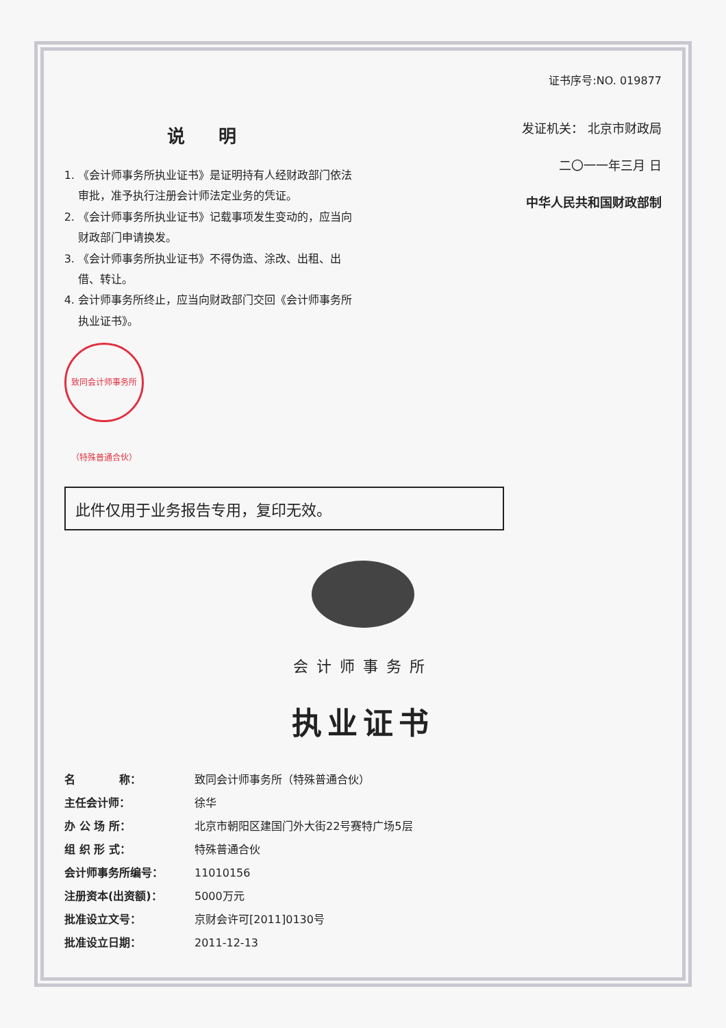证书序号:NO. 019877
说 明
1. 《会计师事务所执业证书》是证明持有人经财政部门依法审批，准予执行注册会计师法定业务的凭证。
2. 《会计师事务所执业证书》记载事项发生变动的，应当向财政部门申请换发。
3. 《会计师事务所执业证书》不得伪造、涂改、出租、出借、转让。
4. 会计师事务所终止，应当向财政部门交回《会计师事务所执业证书》。
致同会计师事务所（特殊普通合伙）
发证机关： 北京市财政局
二〇一一年三月 日
中华人民共和国财政部制
此件仅用于业务报告专用，复印无效。
会计师事务所
执业证书
名　　　　称： 致同会计师事务所（特殊普通合伙）
主任会计师： 徐华
办 公 场 所： 北京市朝阳区建国门外大街22号赛特广场5层
组 织 形 式： 特殊普通合伙
会计师事务所编号： 11010156
注册资本(出资额)： 5000万元
批准设立文号： 京财会许可[2011]0130号
批准设立日期： 2011-12-13